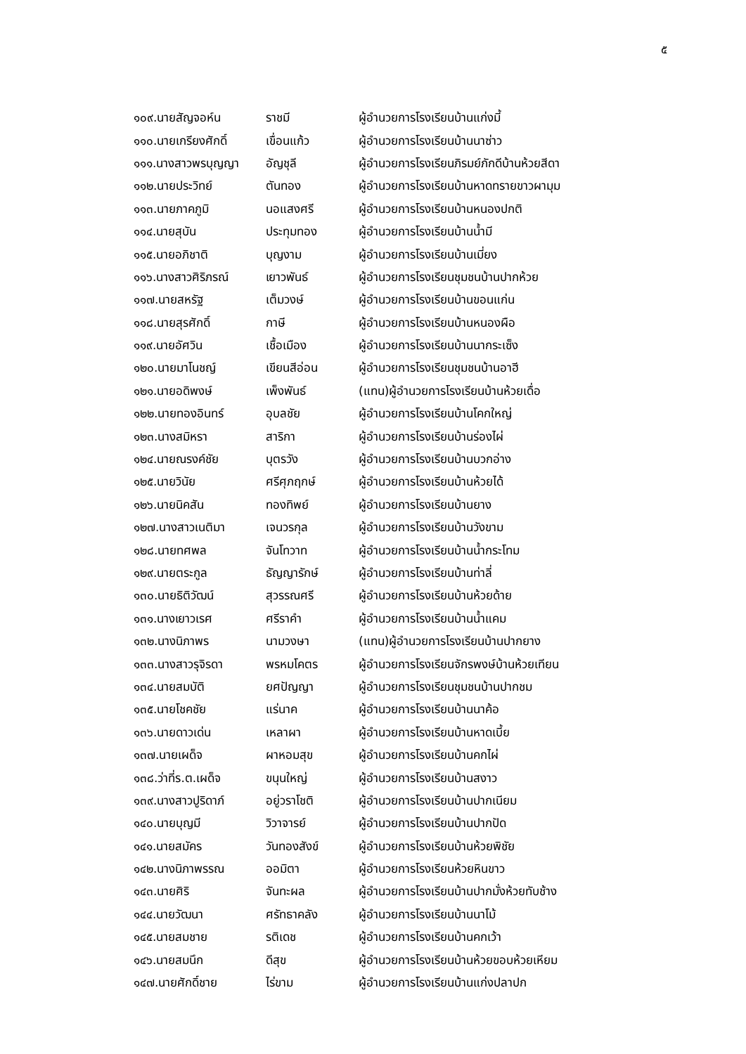๕
| ๑๐๙.นายสัญจอห์น | ราชมี | ผู้อำนวยการโรงเรียนบ้านแก่งมี้ |
| ๑๑๐.นายเกรียงศักดิ์ | เขื่อนแก้ว | ผู้อำนวยการโรงเรียนบ้านนาซ่าว |
| ๑๑๑.นางสาวพรบุญญา | อัญชุลี | ผู้อำนวยการโรงเรียนภิรมย์ภักดีบ้านห้วยสีดา |
| ๑๑๒.นายประวิทย์ | ตันทอง | ผู้อำนวยการโรงเรียนบ้านหาดทรายขาวผามุม |
| ๑๑๓.นายภาคภูมิ | นอแสงศรี | ผู้อำนวยการโรงเรียนบ้านหนองปกติ |
| ๑๑๔.นายสุบัน | ประทุมทอง | ผู้อำนวยการโรงเรียนบ้านน้ำมี |
| ๑๑๕.นายอภิชาติ | บุญงาม | ผู้อำนวยการโรงเรียนบ้านเมี่ยง |
| ๑๑๖.นางสาวศิริภรณ์ | เยาวพันธ์ | ผู้อำนวยการโรงเรียนชุมชนบ้านปากห้วย |
| ๑๑๗.นายสหรัฐ | เต็มวงษ์ | ผู้อำนวยการโรงเรียนบ้านขอนแก่น |
| ๑๑๘.นายสุรศักดิ์ | กาษี | ผู้อำนวยการโรงเรียนบ้านหนองผือ |
| ๑๑๙.นายอัศวิน | เชื้อเมือง | ผู้อำนวยการโรงเรียนบ้านนากระเซ็ง |
| ๑๒๐.นายมาโนชญ์ | เขียนสีอ่อน | ผู้อำนวยการโรงเรียนชุมชนบ้านอาฮี |
| ๑๒๑.นายอดิพงษ์ | เพ็งพันธ์ | (แทน)ผู้อำนวยการโรงเรียนบ้านห้วยเดื่อ |
| ๑๒๒.นายทองอินทร์ | อุบลชัย | ผู้อำนวยการโรงเรียนบ้านโคกใหญ่ |
| ๑๒๓.นางสมิหรา | สาริกา | ผู้อำนวยการโรงเรียนบ้านร่องไผ่ |
| ๑๒๔.นายณรงค์ชัย | บุตรวัง | ผู้อำนวยการโรงเรียนบ้านบวกอ่าง |
| ๑๒๕.นายวินัย | ศรีศุภฤกษ์ | ผู้อำนวยการโรงเรียนบ้านห้วยได้ |
| ๑๒๖.นายนิคสัน | ทองทิพย์ | ผู้อำนวยการโรงเรียนบ้านยาง |
| ๑๒๗.นางสาวเนติมา | เจนวรกุล | ผู้อำนวยการโรงเรียนบ้านวังขาม |
| ๑๒๘.นายทศพล | จันโทวาท | ผู้อำนวยการโรงเรียนบ้านน้ำกระโทม |
| ๑๒๙.นายตระกูล | ธัญญารักษ์ | ผู้อำนวยการโรงเรียนบ้านท่าลี่ |
| ๑๓๐.นายธิติวัฒน์ | สุวรรณศรี | ผู้อำนวยการโรงเรียนบ้านห้วยด้าย |
| ๑๓๑.นางเยาวเรศ | ศรีราคำ | ผู้อำนวยการโรงเรียนบ้านน้ำแคม |
| ๑๓๒.นางนิภาพร | นามวงษา | (แทน)ผู้อำนวยการโรงเรียนบ้านปากยาง |
| ๑๓๓.นางสาวรุจิรดา | พรหมโคตร | ผู้อำนวยการโรงเรียนจักรพงษ์บ้านห้วยเทียน |
| ๑๓๔.นายสมบัติ | ยศปัญญา | ผู้อำนวยการโรงเรียนชุมชนบ้านปากชม |
| ๑๓๕.นายโชคชัย | แร่นาค | ผู้อำนวยการโรงเรียนบ้านนาค้อ |
| ๑๓๖.นายดาวเด่น | เหลาผา | ผู้อำนวยการโรงเรียนบ้านหาดเบี้ย |
| ๑๓๗.นายเผด็จ | ผาหอมสุข | ผู้อำนวยการโรงเรียนบ้านคกไผ่ |
| ๑๓๘.ว่าที่ร.ต.เผด็จ | ขนุนใหญ่ | ผู้อำนวยการโรงเรียนบ้านสงาว |
| ๑๓๙.นางสาวปูริดาภ์ | อยู่วราโชติ | ผู้อำนวยการโรงเรียนบ้านปากเนียม |
| ๑๔๐.นายบุญมี | วิวาจารย์ | ผู้อำนวยการโรงเรียนบ้านปากปัด |
| ๑๔๑.นายสมัคร | วันทองสังข์ | ผู้อำนวยการโรงเรียนบ้านห้วยพิชัย |
| ๑๔๒.นางนิภาพรรณ | ออมิตา | ผู้อำนวยการโรงเรียนห้วยหินขาว |
| ๑๔๓.นายศิริ | จันทะผล | ผู้อำนวยการโรงเรียนบ้านปากมั่งห้วยทับช้าง |
| ๑๔๔.นายวัฒนา | ศรัทธาคลัง | ผู้อำนวยการโรงเรียนบ้านนาโม้ |
| ๑๔๕.นายสมชาย | รติเดช | ผู้อำนวยการโรงเรียนบ้านคกเว้า |
| ๑๔๖.นายสมนึก | ดีสุข | ผู้อำนวยการโรงเรียนบ้านห้วยขอบห้วยเหียม |
| ๑๔๗.นายศักดิ์ชาย | ไร่ขาม | ผู้อำนวยการโรงเรียนบ้านแก่งปลาปก |